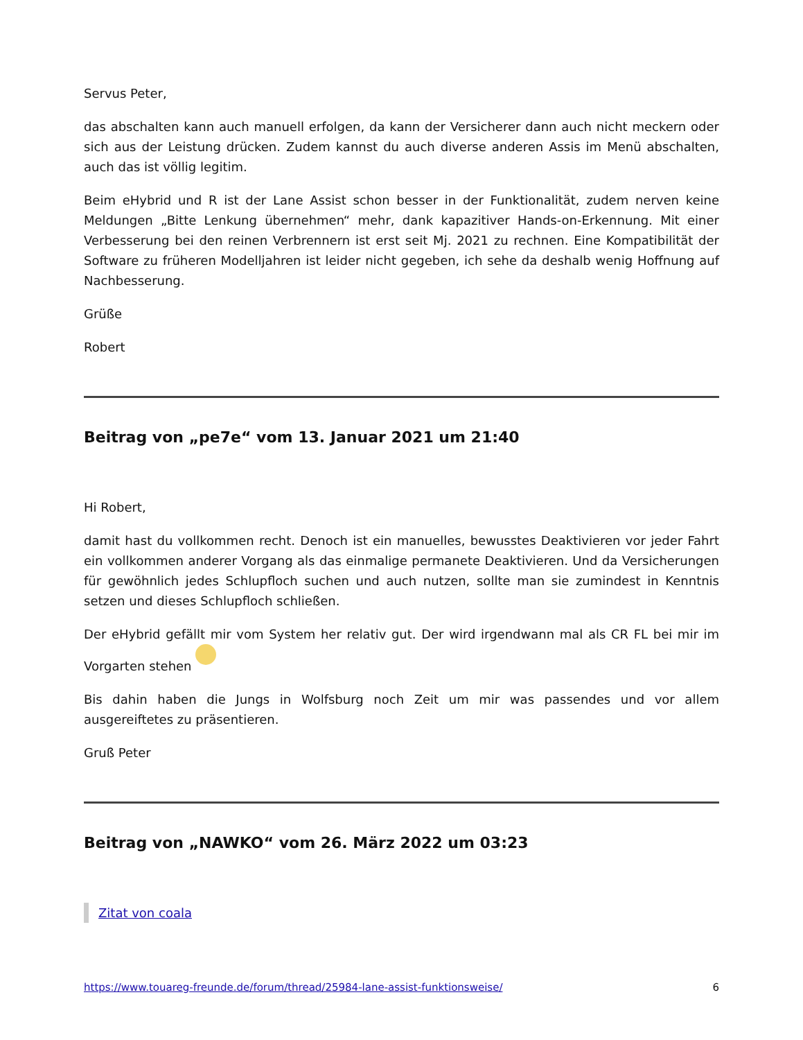Servus Peter,
das abschalten kann auch manuell erfolgen, da kann der Versicherer dann auch nicht meckern oder sich aus der Leistung drücken. Zudem kannst du auch diverse anderen Assis im Menü abschalten, auch das ist völlig legitim.
Beim eHybrid und R ist der Lane Assist schon besser in der Funktionalität, zudem nerven keine Meldungen „Bitte Lenkung übernehmen“ mehr, dank kapazitiver Hands-on-Erkennung. Mit einer Verbesserung bei den reinen Verbrennern ist erst seit Mj. 2021 zu rechnen. Eine Kompatibilität der Software zu früheren Modelljahren ist leider nicht gegeben, ich sehe da deshalb wenig Hoffnung auf Nachbesserung.
Grüße
Robert
Beitrag von „pe7e“ vom 13. Januar 2021 um 21:40
Hi Robert,
damit hast du vollkommen recht. Denoch ist ein manuelles, bewusstes Deaktivieren vor jeder Fahrt ein vollkommen anderer Vorgang als das einmalige permanete Deaktivieren. Und da Versicherungen für gewöhnlich jedes Schlupfloch suchen und auch nutzen, sollte man sie zumindest in Kenntnis setzen und dieses Schlupfloch schließen.
Der eHybrid gefällt mir vom System her relativ gut. Der wird irgendwann mal als CR FL bei mir im Vorgarten stehen
Bis dahin haben die Jungs in Wolfsburg noch Zeit um mir was passendes und vor allem ausgereiftetes zu präsentieren.
Gruß Peter
Beitrag von „NAWKO“ vom 26. März 2022 um 03:23
Zitat von coala
https://www.touareg-freunde.de/forum/thread/25984-lane-assist-funktionsweise/ 6